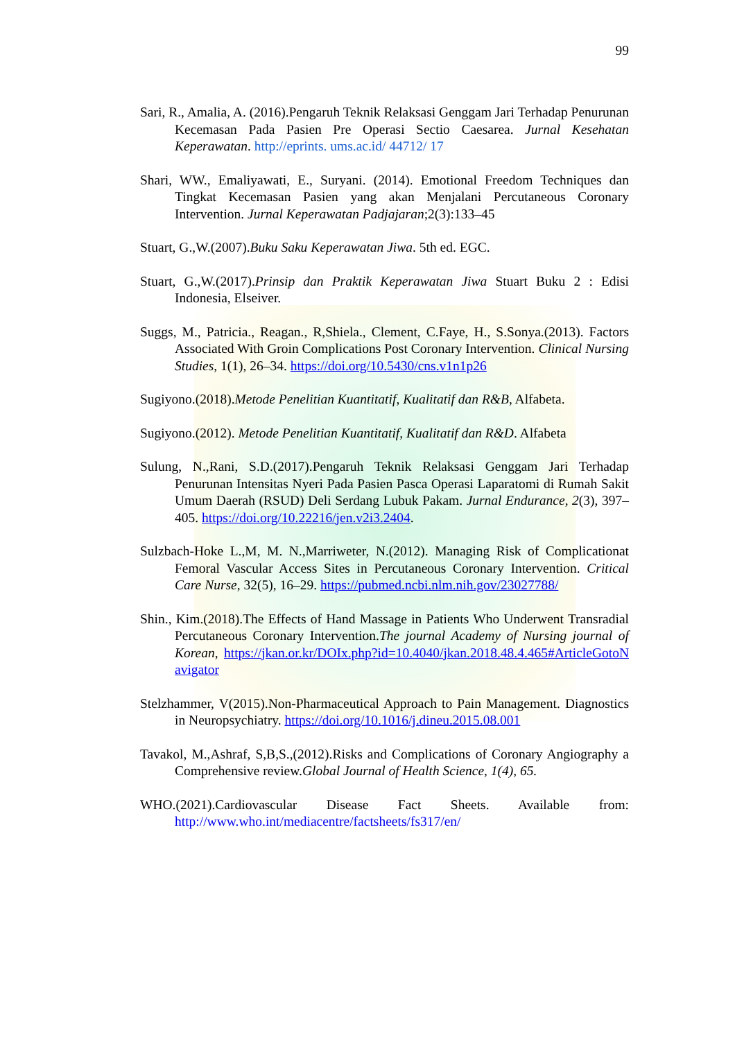99
Sari, R., Amalia, A. (2016).Pengaruh Teknik Relaksasi Genggam Jari Terhadap Penurunan Kecemasan Pada Pasien Pre Operasi Sectio Caesarea. Jurnal Kesehatan Keperawatan. http://eprints. ums.ac.id/ 44712/ 17
Shari, WW., Emaliyawati, E., Suryani. (2014). Emotional Freedom Techniques dan Tingkat Kecemasan Pasien yang akan Menjalani Percutaneous Coronary Intervention. Jurnal Keperawatan Padjajaran;2(3):133–45
Stuart, G.,W.(2007).Buku Saku Keperawatan Jiwa. 5th ed. EGC.
Stuart, G.,W.(2017).Prinsip dan Praktik Keperawatan Jiwa Stuart Buku 2 : Edisi Indonesia, Elseiver.
Suggs, M., Patricia., Reagan., R,Shiela., Clement, C.Faye, H., S.Sonya.(2013). Factors Associated With Groin Complications Post Coronary Intervention. Clinical Nursing Studies, 1(1), 26–34. https://doi.org/10.5430/cns.v1n1p26
Sugiyono.(2018).Metode Penelitian Kuantitatif, Kualitatif dan R&B, Alfabeta.
Sugiyono.(2012). Metode Penelitian Kuantitatif, Kualitatif dan R&D. Alfabeta
Sulung, N.,Rani, S.D.(2017).Pengaruh Teknik Relaksasi Genggam Jari Terhadap Penurunan Intensitas Nyeri Pada Pasien Pasca Operasi Laparatomi di Rumah Sakit Umum Daerah (RSUD) Deli Serdang Lubuk Pakam. Jurnal Endurance, 2(3), 397–405. https://doi.org/10.22216/jen.v2i3.2404.
Sulzbach-Hoke L.,M, M. N.,Marriweter, N.(2012). Managing Risk of Complicationat Femoral Vascular Access Sites in Percutaneous Coronary Intervention. Critical Care Nurse, 32(5), 16–29. https://pubmed.ncbi.nlm.nih.gov/23027788/
Shin., Kim.(2018).The Effects of Hand Massage in Patients Who Underwent Transradial Percutaneous Coronary Intervention.The journal Academy of Nursing journal of Korean, https://jkan.or.kr/DOIx.php?id=10.4040/jkan.2018.48.4.465#ArticleGotoNavigator
Stelzhammer, V(2015).Non-Pharmaceutical Approach to Pain Management. Diagnostics in Neuropsychiatry. https://doi.org/10.1016/j.dineu.2015.08.001
Tavakol, M.,Ashraf, S,B,S.,(2012).Risks and Complications of Coronary Angiography a Comprehensive review.Global Journal of Health Science, 1(4), 65.
WHO.(2021).Cardiovascular Disease Fact Sheets. Available from: http://www.who.int/mediacentre/factsheets/fs317/en/